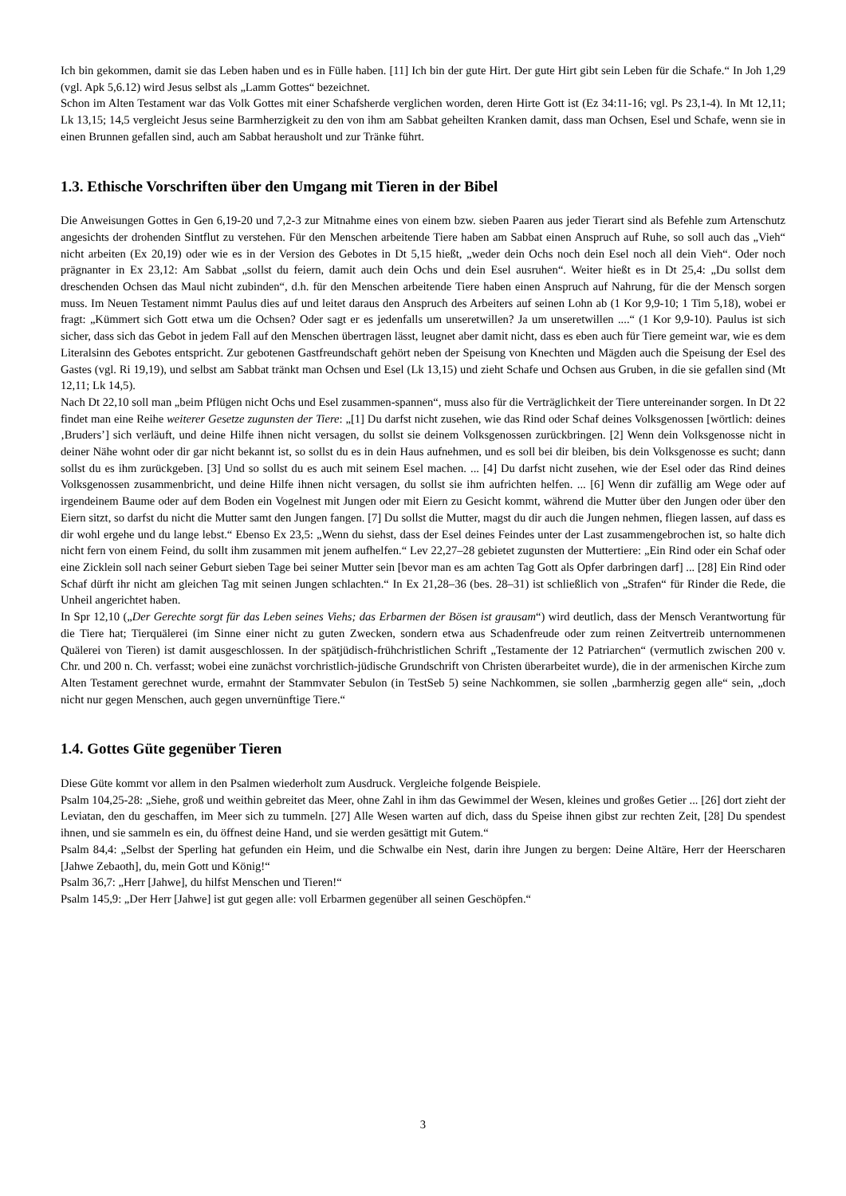Ich bin gekommen, damit sie das Leben haben und es in Fülle haben. [11] Ich bin der gute Hirt. Der gute Hirt gibt sein Leben für die Schafe.“ In Joh 1,29 (vgl. Apk 5,6.12) wird Jesus selbst als „Lamm Gottes“ bezeichnet.
Schon im Alten Testament war das Volk Gottes mit einer Schafsherde verglichen worden, deren Hirte Gott ist (Ez 34:11-16; vgl. Ps 23,1-4). In Mt 12,11; Lk 13,15; 14,5 vergleicht Jesus seine Barmherzigkeit zu den von ihm am Sabbat geheilten Kranken damit, dass man Ochsen, Esel und Schafe, wenn sie in einen Brunnen gefallen sind, auch am Sabbat herausholt und zur Tränke führt.
1.3. Ethische Vorschriften über den Umgang mit Tieren in der Bibel
Die Anweisungen Gottes in Gen 6,19-20 und 7,2-3 zur Mitnahme eines von einem bzw. sieben Paaren aus jeder Tierart sind als Befehle zum Artenschutz angesichts der drohenden Sintflut zu verstehen. Für den Menschen arbeitende Tiere haben am Sabbat einen Anspruch auf Ruhe, so soll auch das „Vieh“ nicht arbeiten (Ex 20,19) oder wie es in der Version des Gebotes in Dt 5,15 hießt, „weder dein Ochs noch dein Esel noch all dein Vieh“. Oder noch prägnanter in Ex 23,12: Am Sabbat „sollst du feiern, damit auch dein Ochs und dein Esel ausruhen“. Weiter hießt es in Dt 25,4: „Du sollst dem dreschenden Ochsen das Maul nicht zubinden“, d.h. für den Menschen arbeitende Tiere haben einen Anspruch auf Nahrung, für die der Mensch sorgen muss. Im Neuen Testament nimmt Paulus dies auf und leitet daraus den Anspruch des Arbeiters auf seinen Lohn ab (1 Kor 9,9-10; 1 Tim 5,18), wobei er fragt: „Kümmert sich Gott etwa um die Ochsen? Oder sagt er es jedenfalls um unseretwillen? Ja um unseretwillen ....“ (1 Kor 9,9-10). Paulus ist sich sicher, dass sich das Gebot in jedem Fall auf den Menschen übertragen lässt, leugnet aber damit nicht, dass es eben auch für Tiere gemeint war, wie es dem Literalsinn des Gebotes entspricht. Zur gebotenen Gastfreundschaft gehört neben der Speisung von Knechten und Mägden auch die Speisung der Esel des Gastes (vgl. Ri 19,19), und selbst am Sabbat tränkt man Ochsen und Esel (Lk 13,15) und zieht Schafe und Ochsen aus Gruben, in die sie gefallen sind (Mt 12,11; Lk 14,5).
Nach Dt 22,10 soll man „beim Pflügen nicht Ochs und Esel zusammen-spannen“, muss also für die Verträglichkeit der Tiere untereinander sorgen. In Dt 22 findet man eine Reihe weiterer Gesetze zugunsten der Tiere: „[1] Du darfst nicht zusehen, wie das Rind oder Schaf deines Volksgenossen [wörtlich: deines ‚Bruders’] sich verläuft, und deine Hilfe ihnen nicht versagen, du sollst sie deinem Volksgenossen zurückbringen. [2] Wenn dein Volksgenosse nicht in deiner Nähe wohnt oder dir gar nicht bekannt ist, so sollst du es in dein Haus aufnehmen, und es soll bei dir bleiben, bis dein Volksgenosse es sucht; dann sollst du es ihm zurückgeben. [3] Und so sollst du es auch mit seinem Esel machen. ... [4] Du darfst nicht zusehen, wie der Esel oder das Rind deines Volksgenossen zusammenbricht, und deine Hilfe ihnen nicht versagen, du sollst sie ihm aufrichten helfen. ... [6] Wenn dir zufällig am Wege oder auf irgendeinem Baume oder auf dem Boden ein Vogelnest mit Jungen oder mit Eiern zu Gesicht kommt, während die Mutter über den Jungen oder über den Eiern sitzt, so darfst du nicht die Mutter samt den Jungen fangen. [7] Du sollst die Mutter, magst du dir auch die Jungen nehmen, fliegen lassen, auf dass es dir wohl ergehe und du lange lebst.“ Ebenso Ex 23,5: „Wenn du siehst, dass der Esel deines Feindes unter der Last zusammengebrochen ist, so halte dich nicht fern von einem Feind, du sollt ihm zusammen mit jenem aufhelfen.“ Lev 22,27–28 gebietet zugunsten der Muttertiere: „Ein Rind oder ein Schaf oder eine Zicklein soll nach seiner Geburt sieben Tage bei seiner Mutter sein [bevor man es am achten Tag Gott als Opfer darbringen darf] ... [28] Ein Rind oder Schaf dürft ihr nicht am gleichen Tag mit seinen Jungen schlachten.“ In Ex 21,28–36 (bes. 28–31) ist schließlich von „Strafen“ für Rinder die Rede, die Unheil angerichtet haben.
In Spr 12,10 („Der Gerechte sorgt für das Leben seines Viehs; das Erbarmen der Bösen ist grausam“) wird deutlich, dass der Mensch Verantwortung für die Tiere hat; Tierquälerei (im Sinne einer nicht zu guten Zwecken, sondern etwa aus Schadenfreude oder zum reinen Zeitvertreib unternommenen Quälerei von Tieren) ist damit ausgeschlossen. In der spätjüdisch-frühchristlichen Schrift „Testamente der 12 Patriarchen“ (vermutlich zwischen 200 v. Chr. und 200 n. Ch. verfasst; wobei eine zunächst vorchristlich-jüdische Grundschrift von Christen überarbeitet wurde), die in der armenischen Kirche zum Alten Testament gerechnet wurde, ermahnt der Stammvater Sebulon (in TestSeb 5) seine Nachkommen, sie sollen „barmherzig gegen alle“ sein, „doch nicht nur gegen Menschen, auch gegen unvernünftige Tiere.“
1.4. Gottes Güte gegenüber Tieren
Diese Güte kommt vor allem in den Psalmen wiederholt zum Ausdruck. Vergleiche folgende Beispiele.
Psalm 104,25-28: „Siehe, groß und weithin gebreitet das Meer, ohne Zahl in ihm das Gewimmel der Wesen, kleines und großes Getier ... [26] dort zieht der Leviatan, den du geschaffen, im Meer sich zu tummeln. [27] Alle Wesen warten auf dich, dass du Speise ihnen gibst zur rechten Zeit, [28] Du spendest ihnen, und sie sammeln es ein, du öffnest deine Hand, und sie werden gesättigt mit Gutem.“
Psalm 84,4: „Selbst der Sperling hat gefunden ein Heim, und die Schwalbe ein Nest, darin ihre Jungen zu bergen: Deine Altäre, Herr der Heerscharen [Jahwe Zebaoth], du, mein Gott und König!“
Psalm 36,7: „Herr [Jahwe], du hilfst Menschen und Tieren!“
Psalm 145,9: „Der Herr [Jahwe] ist gut gegen alle: voll Erbarmen gegenüber all seinen Geschöpfen.“
3